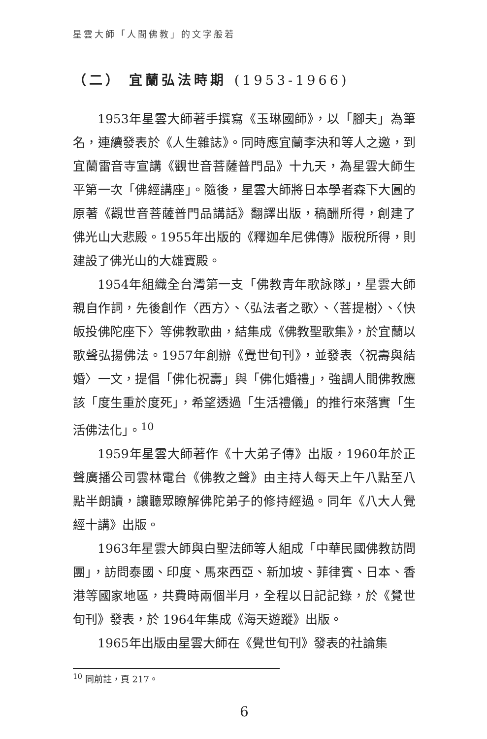星雲大師「人間佛教」的文字般若
（二） 宜蘭弘法時期 (1953-1966)
1953年星雲大師著手撰寫《玉琳國師》，以「腳夫」為筆名，連續發表於《人生雜誌》。同時應宜蘭李決和等人之邀，到宜蘭雷音寺宣講《觀世音菩薩普門品》十九天，為星雲大師生平第一次「佛經講座」。隨後，星雲大師將日本學者森下大圓的原著《觀世音菩薩普門品講話》翻譯出版，稿酬所得，創建了佛光山大悲殿。1955年出版的《釋迦牟尼佛傳》版稅所得，則建設了佛光山的大雄寶殿。
1954年組織全台灣第一支「佛教青年歌詠隊」，星雲大師親自作詞，先後創作〈西方〉、〈弘法者之歌〉、〈菩提樹〉、〈快皈投佛陀座下〉等佛教歌曲，結集成《佛教聖歌集》，於宜蘭以歌聲弘揚佛法。1957年創辦《覺世旬刊》，並發表〈祝壽與結婚〉一文，提倡「佛化祝壽」與「佛化婚禮」，強調人間佛教應該「度生重於度死」，希望透過「生活禮儀」的推行來落實「生活佛法化」。<sup>10</sup>
1959年星雲大師著作《十大弟子傳》出版，1960年於正聲廣播公司雲林電台《佛教之聲》由主持人每天上午八點至八點半朗讀，讓聽眾瞭解佛陀弟子的修持經過。同年《八大人覺經十講》出版。
1963年星雲大師與白聖法師等人組成「中華民國佛教訪問團」，訪問泰國、印度、馬來西亞、新加坡、菲律賓、日本、香港等國家地區，共費時兩個半月，全程以日記記錄，於《覺世旬刊》發表，於 1964年集成《海天遊蹤》出版。
1965年出版由星雲大師在《覺世旬刊》發表的社論集
<sup>10</sup> 同前註，頁 217。
6